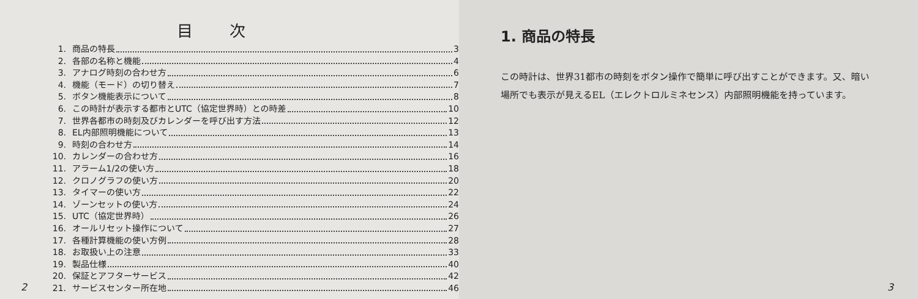目次
| 1. | 商品の特長 3 |
| 2. | 各部の名称と機能 4 |
| 3. | アナログ時刻の合わせ方 6 |
| 4. | 機能（モード）の切り替え 7 |
| 5. | ボタン機能表示について 8 |
| 6. | この時計が表示する都市とUTC（協定世界時）との時差 10 |
| 7. | 世界各都市の時刻及びカレンダーを呼び出す方法 12 |
| 8. | EL内部照明機能について 13 |
| 9. | 時刻の合わせ方 14 |
| 10. | カレンダーの合わせ方 16 |
| 11. | アラーム1/2の使い方 18 |
| 12. | クロノグラフの使い方 20 |
| 13. | タイマーの使い方 22 |
| 14. | ゾーンセットの使い方 24 |
| 15. | UTC（協定世界時） 26 |
| 16. | オールリセット操作について 27 |
| 17. | 各種計算機能の使い方例 28 |
| 18. | お取扱い上の注意 33 |
| 19. | 製品仕様 40 |
| 20. | 保証とアフターサービス 42 |
| 21. | サービスセンター所在地 46 |
2
1. 商品の特長
この時計は、世界31都市の時刻をボタン操作で簡単に呼び出すことができます。又、暗い場所でも表示が見えるEL（エレクトロルミネセンス）内部照明機能を持っています。
3